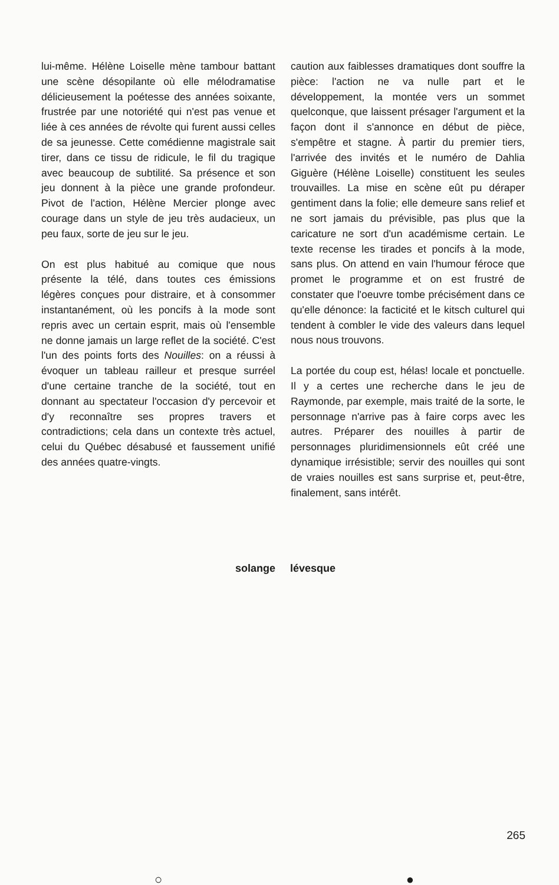lui-même. Hélène Loiselle mène tambour battant une scène désopilante où elle mélodramatise délicieusement la poétesse des années soixante, frustrée par une notoriété qui n'est pas venue et liée à ces années de révolte qui furent aussi celles de sa jeunesse. Cette comédienne magistrale sait tirer, dans ce tissu de ridicule, le fil du tragique avec beaucoup de subtilité. Sa présence et son jeu donnent à la pièce une grande profondeur. Pivot de l'action, Hélène Mercier plonge avec courage dans un style de jeu très audacieux, un peu faux, sorte de jeu sur le jeu.
On est plus habitué au comique que nous présente la télé, dans toutes ces émissions légères conçues pour distraire, et à consommer instantanément, où les poncifs à la mode sont repris avec un certain esprit, mais où l'ensemble ne donne jamais un large reflet de la société. C'est l'un des points forts des Nouilles: on a réussi à évoquer un tableau railleur et presque surréel d'une certaine tranche de la société, tout en donnant au spectateur l'occasion d'y percevoir et d'y reconnaître ses propres travers et contradictions; cela dans un contexte très actuel, celui du Québec désabusé et faussement unifié des années quatre-vingts.
caution aux faiblesses dramatiques dont souffre la pièce: l'action ne va nulle part et le développement, la montée vers un sommet quelconque, que laissent présager l'argument et la façon dont il s'annonce en début de pièce, s'empêtre et stagne. À partir du premier tiers, l'arrivée des invités et le numéro de Dahlia Giguère (Hélène Loiselle) constituent les seules trouvailles. La mise en scène eût pu déraper gentiment dans la folie; elle demeure sans relief et ne sort jamais du prévisible, pas plus que la caricature ne sort d'un académisme certain. Le texte recense les tirades et poncifs à la mode, sans plus. On attend en vain l'humour féroce que promet le programme et on est frustré de constater que l'oeuvre tombe précisément dans ce qu'elle dénonce: la facticité et le kitsch culturel qui tendent à combler le vide des valeurs dans lequel nous nous trouvons.
La portée du coup est, hélas! locale et ponctuelle. Il y a certes une recherche dans le jeu de Raymonde, par exemple, mais traité de la sorte, le personnage n'arrive pas à faire corps avec les autres. Préparer des nouilles à partir de personnages pluridimensionnels eût créé une dynamique irrésistible; servir des nouilles qui sont de vraies nouilles est sans surprise et, peut-être, finalement, sans intérêt.
solange lévesque
265
○ ●